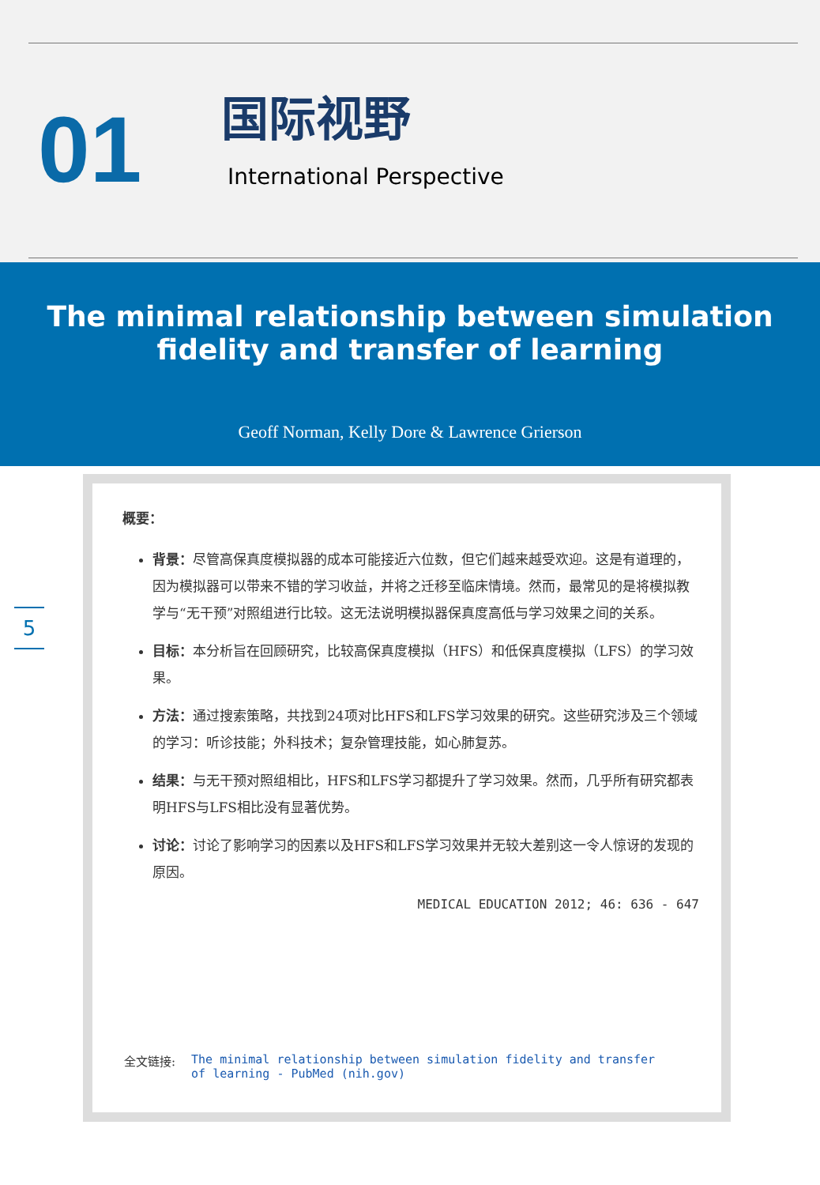01
国际视野
International Perspective
The minimal relationship between simulation
fidelity and transfer of learning
Geoff Norman, Kelly Dore & Lawrence Grierson
5
概要：
背景：尽管高保真度模拟器的成本可能接近六位数，但它们越来越受欢迎。这是有道理的，因为模拟器可以带来不错的学习收益，并将之迁移至临床情境。然而，最常见的是将模拟教学与“无干预”对照组进行比较。这无法说明模拟器保真度高低与学习效果之间的关系。
目标：本分析旨在回顾研究，比较高保真度模拟（HFS）和低保真度模拟（LFS）的学习效果。
方法：通过搜索策略，共找到24项对比HFS和LFS学习效果的研究。这些研究涉及三个领域的学习：听诊技能；外科技术；复杂管理技能，如心肺复苏。
结果：与无干预对照组相比，HFS和LFS学习都提升了学习效果。然而，几乎所有研究都表明HFS与LFS相比没有显著优势。
讨论：讨论了影响学习的因素以及HFS和LFS学习效果并无较大差别这一令人惊讶的发现的原因。
MEDICAL EDUCATION 2012; 46: 636 - 647
全文链接: The minimal relationship between simulation fidelity and transfer of learning - PubMed (nih.gov)